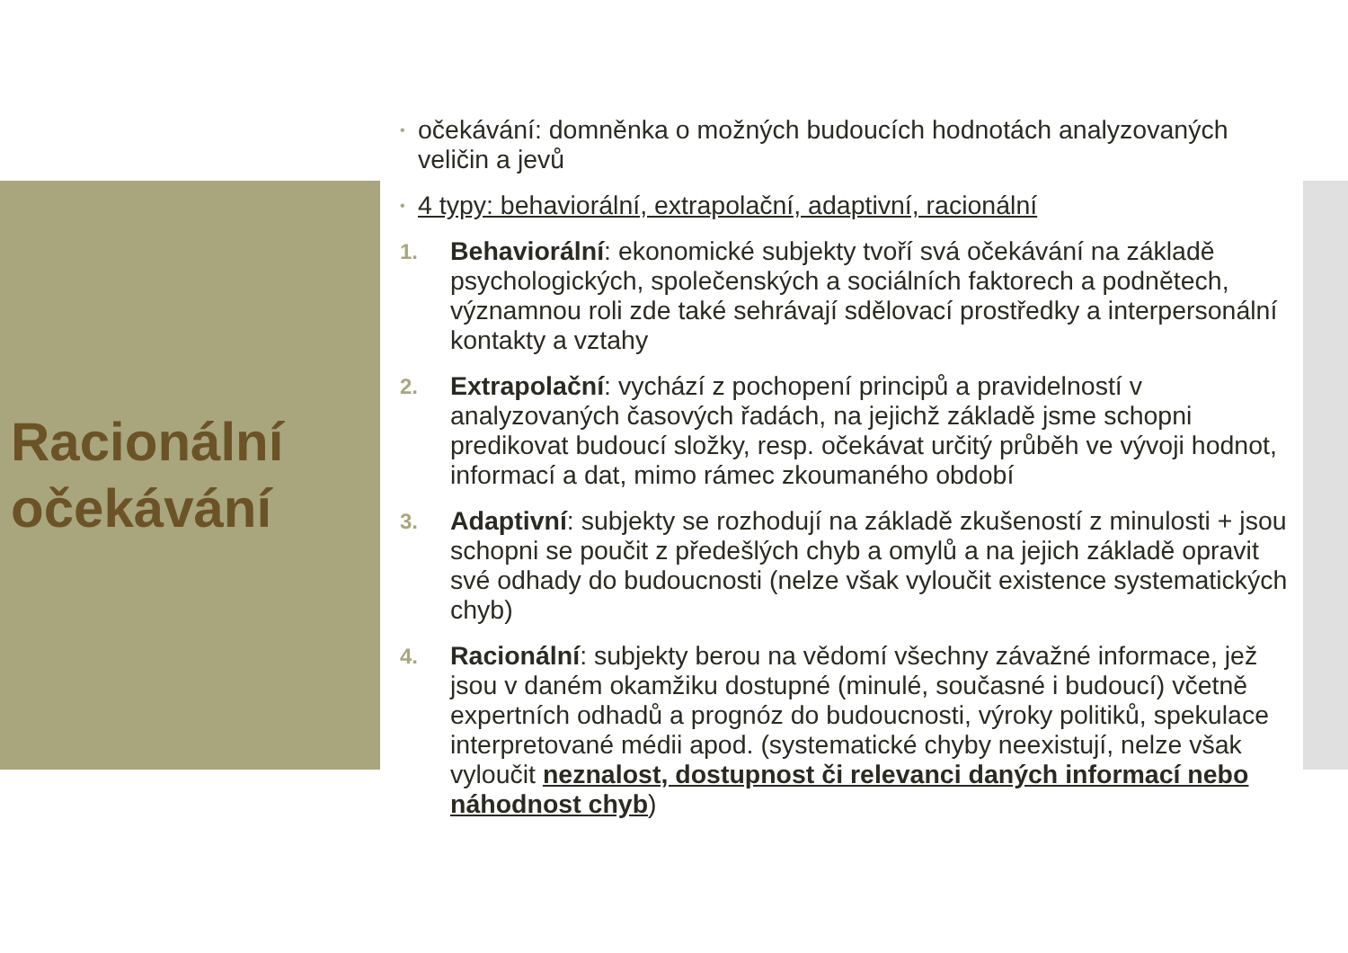Racionální
očekávání
• očekávání: domněnka o možných budoucích hodnotách analyzovaných veličin a jevů
• 4 typy: behaviorální, extrapolační, adaptivní, racionální
1. Behaviorální: ekonomické subjekty tvoří svá očekávání na základě psychologických, společenských a sociálních faktorech a podnětech, významnou roli zde také sehrávají sdělovací prostředky a interpersonální kontakty a vztahy
2. Extrapolační: vychází z pochopení principů a pravidelností v analyzovaných časových řadách, na jejichž základě jsme schopni predikovat budoucí složky, resp. očekávat určitý průběh ve vývoji hodnot, informací a dat, mimo rámec zkoumaného období
3. Adaptivní: subjekty se rozhodují na základě zkušeností z minulosti + jsou schopni se poučit z předešlých chyb a omylů a na jejich základě opravit své odhady do budoucnosti (nelze však vyloučit existence systematických chyb)
4. Racionální: subjekty berou na vědomí všechny závažné informace, jež jsou v daném okamžiku dostupné (minulé, současné i budoucí) včetně expertních odhadů a prognóz do budoucnosti, výroky politiků, spekulace interpretované médii apod. (systematické chyby neexistují, nelze však vyloučit neznalost, dostupnost či relevanci daných informací nebo náhodnost chyb)